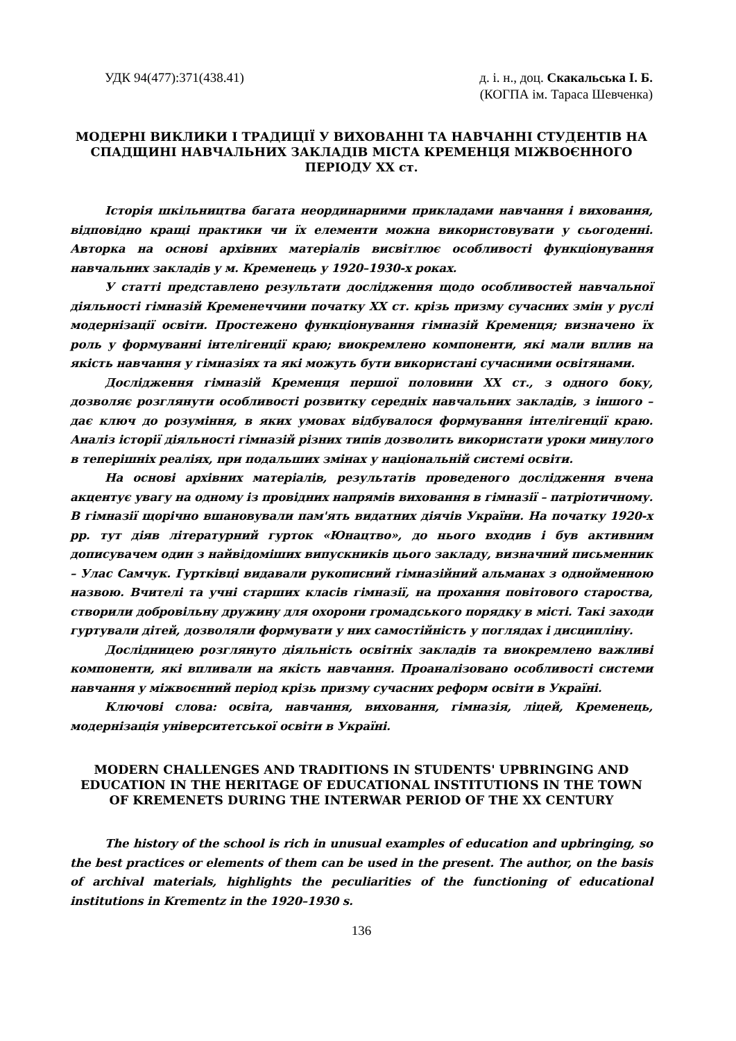УДК 94(477):371(438.41) д. і. н., доц. Скакальська І. Б.
(КОГПА ім. Тараса Шевченка)
МОДЕРНІ ВИКЛИКИ І ТРАДИЦІЇ У ВИХОВАННІ ТА НАВЧАННІ СТУДЕНТІВ НА СПАДЩИНІ НАВЧАЛЬНИХ ЗАКЛАДІВ МІСТА КРЕМЕНЦЯ МІЖВОЄННОГО ПЕРІОДУ XX ст.
Історія шкільництва багата неординарними прикладами навчання і виховання, відповідно кращі практики чи їх елементи можна використовувати у сьогоденні. Авторка на основі архівних матеріалів висвітлює особливості функціонування навчальних закладів у м. Кременець у 1920–1930-х роках.
У статті представлено результати дослідження щодо особливостей навчальної діяльності гімназій Кременеччини початку XX ст. крізь призму сучасних змін у руслі модернізації освіти. Простежено функціонування гімназій Кременця; визначено їх роль у формуванні інтелігенції краю; виокремлено компоненти, які мали вплив на якість навчання у гімназіях та які можуть бути використані сучасними освітянами.
Дослідження гімназій Кременця першої половини XX ст., з одного боку, дозволяє розглянути особливості розвитку середніх навчальних закладів, з іншого – дає ключ до розуміння, в яких умовах відбувалося формування інтелігенції краю. Аналіз історії діяльності гімназій різних типів дозволить використати уроки минулого в теперішніх реаліях, при подальших змінах у національній системі освіти.
На основі архівних матеріалів, результатів проведеного дослідження вчена акцентує увагу на одному із провідних напрямів виховання в гімназії – патріотичному. В гімназії щорічно вшановували пам'ять видатних діячів України. На початку 1920-х рр. тут діяв літературний гурток «Юнацтво», до нього входив і був активним дописувачем один з найвідоміших випускників цього закладу, визначний письменник – Улас Самчук. Гуртківці видавали рукописний гімназійний альманах з однойменною назвою. Вчителі та учні старших класів гімназії, на прохання повітового староства, створили добровільну дружину для охорони громадського порядку в місті. Такі заходи гуртували дітей, дозволяли формувати у них самостійність у поглядах і дисципліну.
Дослідницею розглянуто діяльність освітніх закладів та виокремлено важливі компоненти, які впливали на якість навчання. Проаналізовано особливості системи навчання у міжвоєнний період крізь призму сучасних реформ освіти в Україні.
Ключові слова: освіта, навчання, виховання, гімназія, ліцей, Кременець, модернізація університетської освіти в Україні.
MODERN CHALLENGES AND TRADITIONS IN STUDENTS' UPBRINGING AND EDUCATION IN THE HERITAGE OF EDUCATIONAL INSTITUTIONS IN THE TOWN OF KREMENETS DURING THE INTERWAR PERIOD OF THE XX CENTURY
The history of the school is rich in unusual examples of education and upbringing, so the best practices or elements of them can be used in the present. The author, on the basis of archival materials, highlights the peculiarities of the functioning of educational institutions in Krementz in the 1920–1930 s.
136